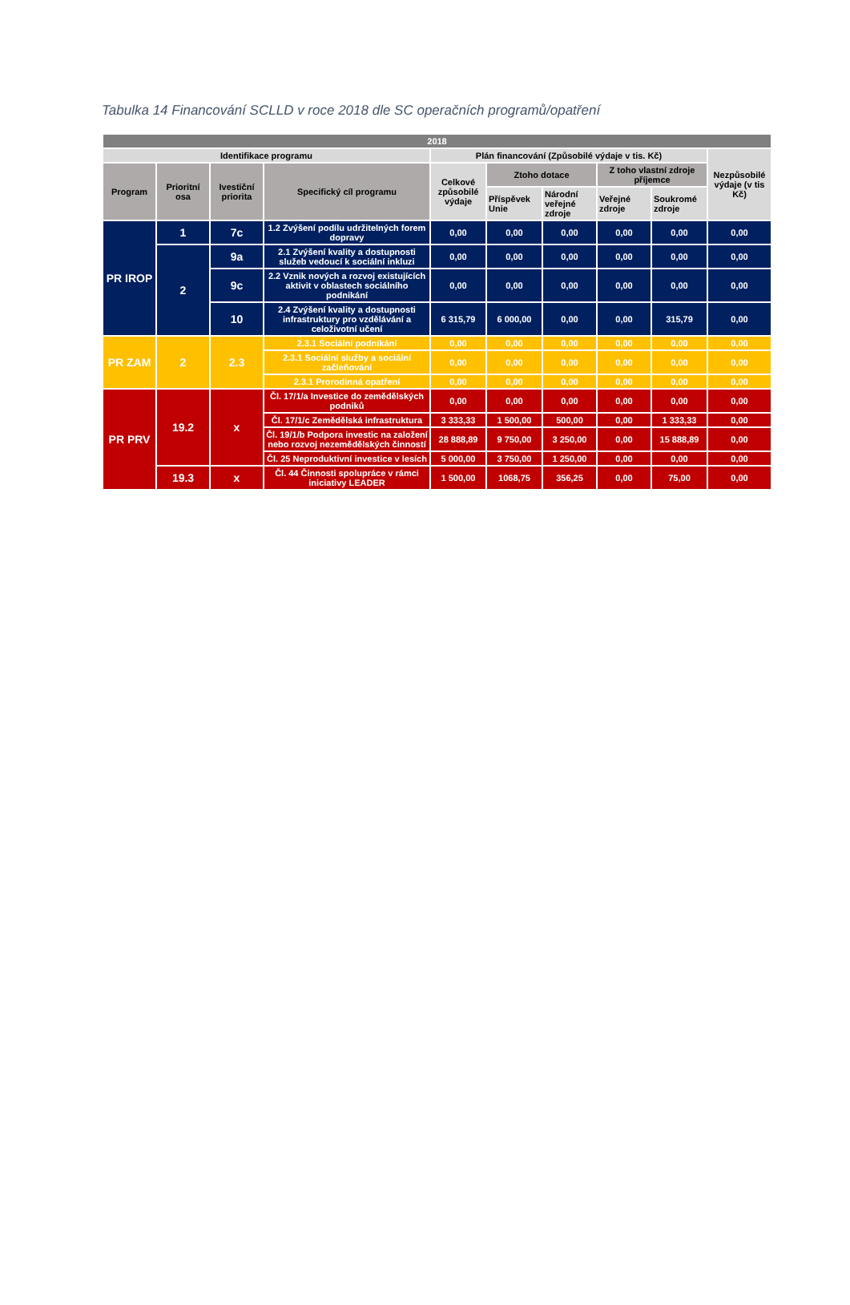Tabulka 14 Financování SCLLD v roce 2018 dle SC operačních programů/opatření
| 2018 | | | | | | | | | |
| --- | --- | --- | --- | --- | --- | --- | --- | --- | --- |
| Identifikace programu | | | | Plán financování (Způsobilé výdaje v tis. Kč) | | | | | Nezpůsobilé výdaje (v tis Kč) |
| Program | Prioritní osa | Ivestiční priorita | Specifický cíl programu | Celkové způsobilé výdaje | Ztoho dotace | | Z toho vlastní zdroje příjemce | | |
| | | | | | Příspěvek Unie | Národní veřejné zdroje | Veřejné zdroje | Soukromé zdroje | |
| PR IROP | 1 | 7c | 1.2 Zvýšení podílu udržitelných forem dopravy | 0,00 | 0,00 | 0,00 | 0,00 | 0,00 | 0,00 |
| | 2 | 9a | 2.1 Zvýšení kvality a dostupnosti služeb vedoucí k sociální inkluzi | 0,00 | 0,00 | 0,00 | 0,00 | 0,00 | 0,00 |
| | | 9c | 2.2 Vznik nových a rozvoj existujících aktivit v oblastech sociálního podnikání | 0,00 | 0,00 | 0,00 | 0,00 | 0,00 | 0,00 |
| | | 10 | 2.4 Zvýšení kvality a dostupnosti infrastruktury pro vzdělávání a celoživotní učení | 6 315,79 | 6 000,00 | 0,00 | 0,00 | 315,79 | 0,00 |
| PR ZAM | 2 | 2.3 | 2.3.1 Sociální podnikání | 0,00 | 0,00 | 0,00 | 0,00 | 0,00 | 0,00 |
| | | | 2.3.1 Sociální služby a sociální začleňování | 0,00 | 0,00 | 0,00 | 0,00 | 0,00 | 0,00 |
| | | | 2.3.1 Prorodinná opatření | 0,00 | 0,00 | 0,00 | 0,00 | 0,00 | 0,00 |
| PR PRV | 19.2 | x | Čl. 17/1/a Investice do zemědělských podniků | 0,00 | 0,00 | 0,00 | 0,00 | 0,00 | 0,00 |
| | | | Čl. 17/1/c Zemědělská infrastruktura | 3 333,33 | 1 500,00 | 500,00 | 0,00 | 1 333,33 | 0,00 |
| | | | Čl. 19/1/b Podpora investic na založení nebo rozvoj nezemědělských činností | 28 888,89 | 9 750,00 | 3 250,00 | 0,00 | 15 888,89 | 0,00 |
| | | | Čl. 25 Neproduktivní investice v lesích | 5 000,00 | 3 750,00 | 1 250,00 | 0,00 | 0,00 | 0,00 |
| | 19.3 | x | Čl. 44 Činnosti spolupráce v rámci iniciativy LEADER | 1 500,00 | 1068,75 | 356,25 | 0,00 | 75,00 | 0,00 |